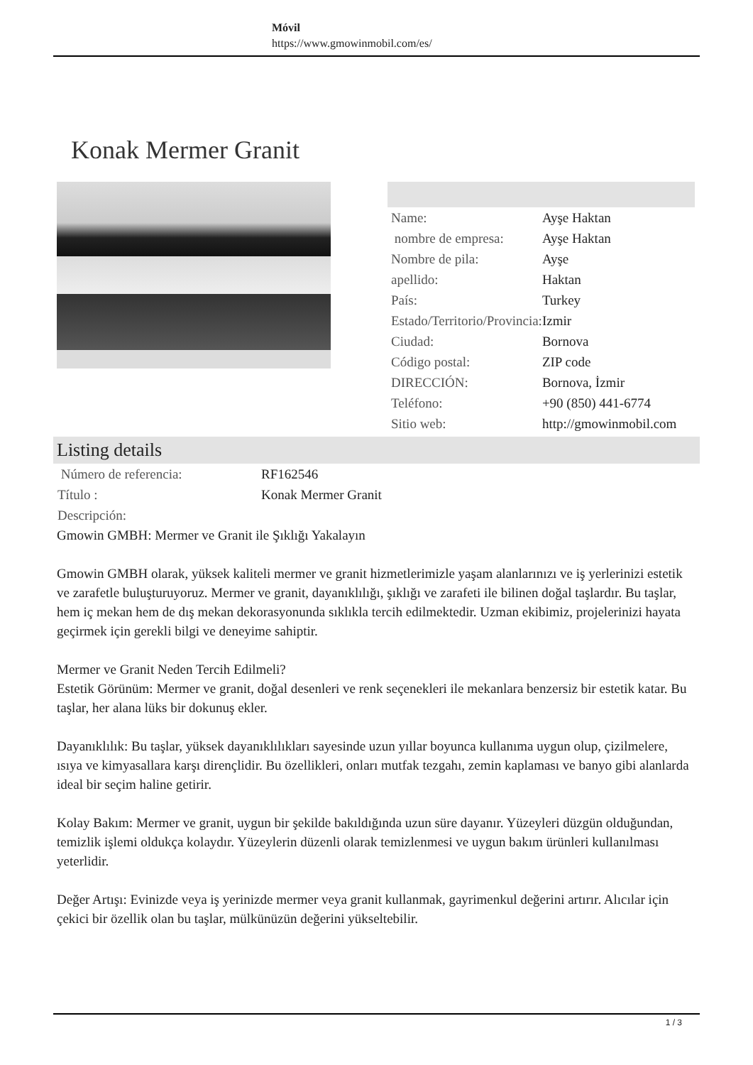Móvil
https://www.gmowinmobil.com/es/
Konak Mermer Granit
| Name: | Ayşe Haktan |
| nombre de empresa: | Ayşe Haktan |
| Nombre de pila: | Ayşe |
| apellido: | Haktan |
| País: | Turkey |
| Estado/Territorio/Provincia: | Izmir |
| Ciudad: | Bornova |
| Código postal: | ZIP code |
| DIRECCIÓN: | Bornova, İzmir |
| Teléfono: | +90 (850) 441-6774 |
| Sitio web: | http://gmowinmobil.com |
Listing details
| Número de referencia: | RF162546 |
| Título : | Konak Mermer Granit |
| Descripción: | |
Gmowin GMBH: Mermer ve Granit ile Şıklığı Yakalayın
Gmowin GMBH olarak, yüksek kaliteli mermer ve granit hizmetlerimizle yaşam alanlarınızı ve iş yerlerinizi estetik ve zarafetle buluşturuyoruz. Mermer ve granit, dayanıklılığı, şıklığı ve zarafeti ile bilinen doğal taşlardır. Bu taşlar, hem iç mekan hem de dış mekan dekorasyonunda sıklıkla tercih edilmektedir. Uzman ekibimiz, projelerinizi hayata geçirmek için gerekli bilgi ve deneyime sahiptir.
Mermer ve Granit Neden Tercih Edilmeli?
Estetik Görünüm: Mermer ve granit, doğal desenleri ve renk seçenekleri ile mekanlara benzersiz bir estetik katar. Bu taşlar, her alana lüks bir dokunuş ekler.
Dayanıklılık: Bu taşlar, yüksek dayanıklılıkları sayesinde uzun yıllar boyunca kullanıma uygun olup, çizilmelere, ısıya ve kimyasallara karşı dirençlidir. Bu özellikleri, onları mutfak tezgahı, zemin kaplaması ve banyo gibi alanlarda ideal bir seçim haline getirir.
Kolay Bakım: Mermer ve granit, uygun bir şekilde bakıldığında uzun süre dayanır. Yüzeyleri düzgün olduğundan, temizlik işlemi oldukça kolaydır. Yüzeylerin düzenli olarak temizlenmesi ve uygun bakım ürünleri kullanılması yeterlidir.
Değer Artışı: Evinizde veya iş yerinizde mermer veya granit kullanmak, gayrimenkul değerini artırır. Alıcılar için çekici bir özellik olan bu taşlar, mülkünüzün değerini yükseltebilir.
1 / 3